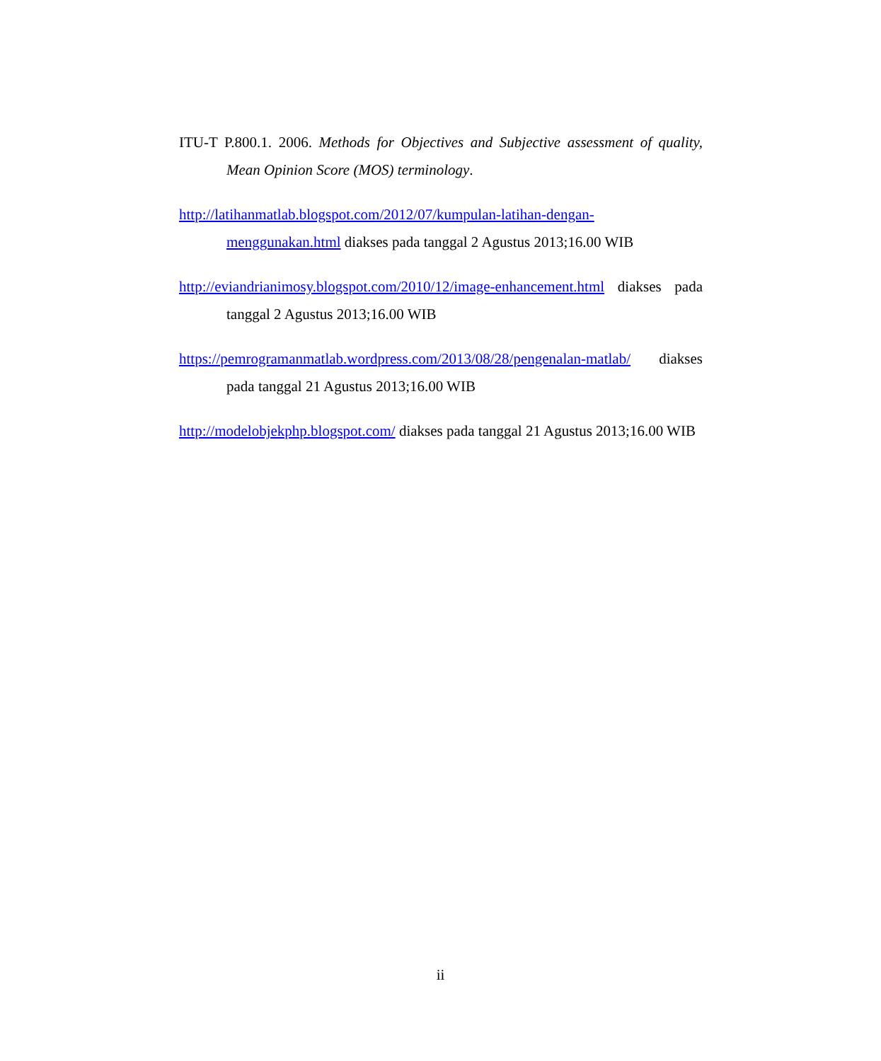ITU-T P.800.1. 2006. Methods for Objectives and Subjective assessment of quality, Mean Opinion Score (MOS) terminology.
http://latihanmatlab.blogspot.com/2012/07/kumpulan-latihan-dengan-menggunakan.html diakses pada tanggal 2 Agustus 2013;16.00 WIB
http://eviandrianimosy.blogspot.com/2010/12/image-enhancement.html diakses pada tanggal 2 Agustus 2013;16.00 WIB
https://pemrogramanmatlab.wordpress.com/2013/08/28/pengenalan-matlab/ diakses pada tanggal 21 Agustus 2013;16.00 WIB
http://modelobjekphp.blogspot.com/ diakses pada tanggal 21 Agustus 2013;16.00 WIB
ii